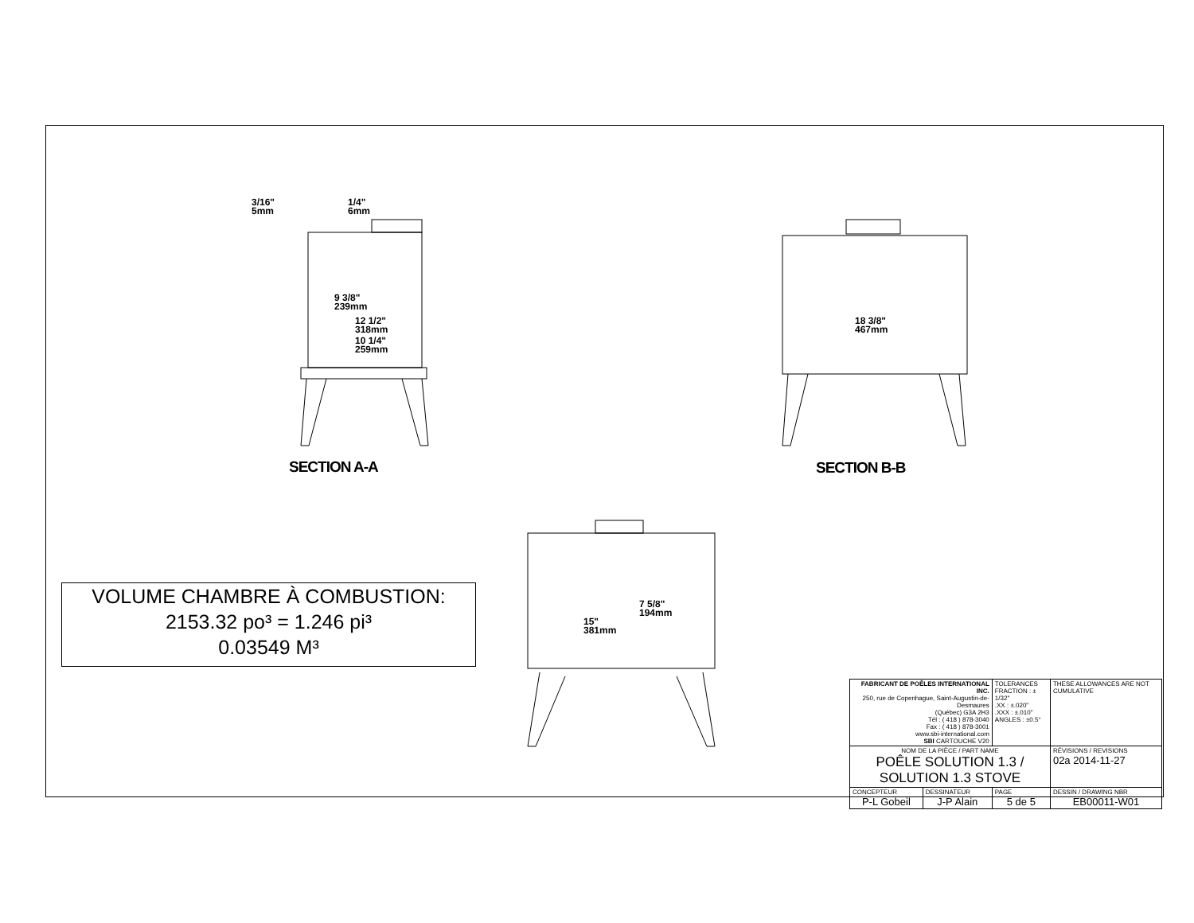3/16"
5mm
1/4"
6mm
9 3/8"
239mm
12 1/2"
318mm
10 1/4"
259mm
18 3/8"
467mm
7 5/8"
194mm
15"
381mm
SECTION A-A SECTION B-B
VOLUME CHAMBRE À COMBUSTION:
2153.32 po³ = 1.246 pi³
0.03549 M³
| FABRICANT DE POÊLES INTERNATIONAL INC. 250, rue de Copenhague, Saint-Augustin-de-Desmaures (Québec) G3A 2H3 Tél : ( 418 ) 878-3040 Fax : ( 418 ) 878-3001 www.sbi-international.com SBI CARTOUCHE V20 | | TOLERANCES FRACTION : ± 1/32" .XX : ±.020" .XXX : ±.010" ANGLES : ±0.5° | THESE ALLOWANCES ARE NOT CUMULATIVE |
| NOM DE LA PIÈCE / PART NAME POÊLE SOLUTION 1.3 / SOLUTION 1.3 STOVE | | | RÉVISIONS / REVISIONS 02a 2014-11-27 |
| CONCEPTEUR P-L Gobeil | DESSINATEUR J-P Alain | PAGE 5 de 5 | DESSIN / DRAWING NBR EB00011-W01 |